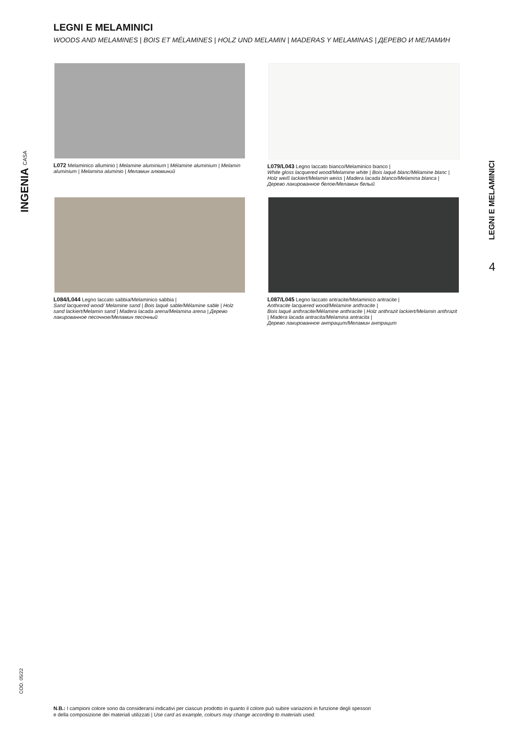INGENIA CASA
LEGNI E MELAMINICI
WOODS AND MELAMINES | BOIS ET MÉLAMINES | HOLZ UND MELAMIN | MADERAS Y MELAMINAS | ДЕРЕВО И МЕЛАМИН
L072 Melaminico alluminio | Melamine aluminium | Mélamine aluminium | Melamin aluminium | Melamina aluminio | Меламин алюминий
L079/L043 Legno laccato bianco/Melaminico bianco |
White gloss lacquered wood/Melamine white | Bois laqué blanc/Mélamine blanc | Holz weiß lackiert/Melamin weiss | Madera lacada blanco/Melamina blanca | Дерево лакированное белое/Меламин белый
L084/L044 Legno laccato sabbia/Melaminico sabbia |
Sand lacquered wood/ Melamine sand | Bois laqué sable/Mélamine sable | Holz sand lackiert/Melamin sand | Madera lacada arena/Melamina arena | Дерево лакированное песочное/Меламин песочный
L087/L045 Legno laccato antracite/Melaminico antracite |
Anthracite lacquered wood/Melamine anthracite |
Bois laqué anthracite/Mélamine anthracite | Holz anthrazit lackiert/Melamin anthrazit | Madera lacada antracita/Melamina antracita |
Дерево лакированное антрацит/Меламин антрацит
LEGNI E MELAMINICI
4
COD. 05/22
N.B.: I campioni colore sono da considerarsi indicativi per ciascun prodotto in quanto il colore può subire variazioni in funzione degli spessori
e della composizione dei materiali utilizzati | Use card as example, colours may change according to materials used.